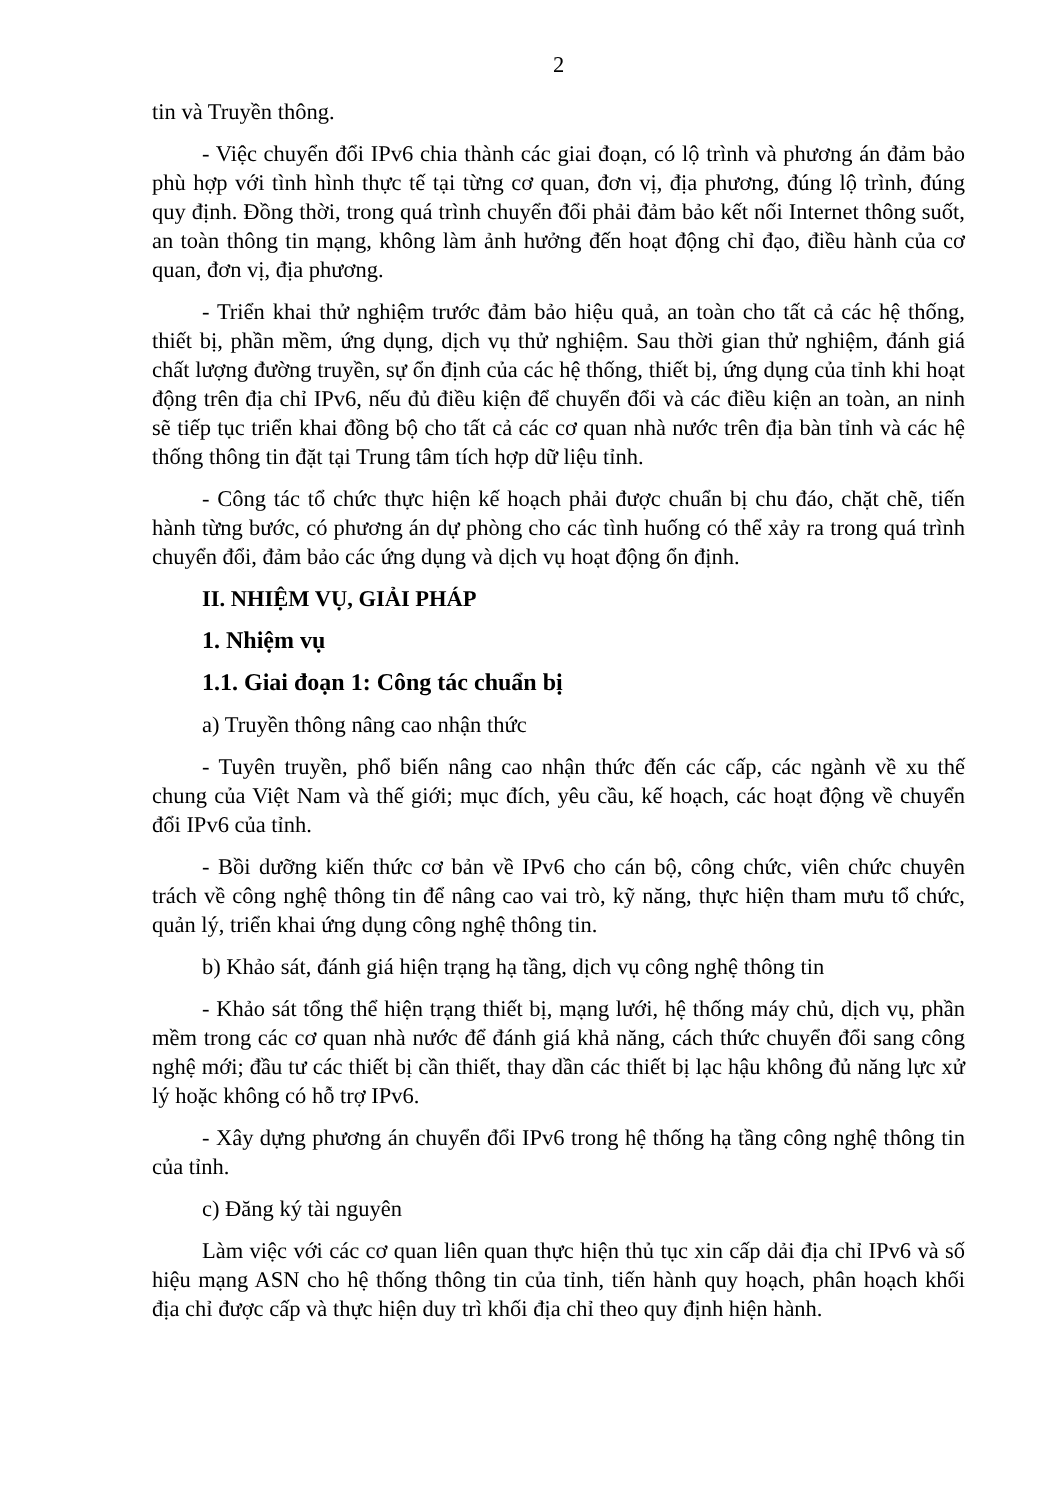2
tin và Truyền thông.
- Việc chuyển đổi IPv6 chia thành các giai đoạn, có lộ trình và phương án đảm bảo phù hợp với tình hình thực tế tại từng cơ quan, đơn vị, địa phương, đúng lộ trình, đúng quy định. Đồng thời, trong quá trình chuyển đổi phải đảm bảo kết nối Internet thông suốt, an toàn thông tin mạng, không làm ảnh hưởng đến hoạt động chỉ đạo, điều hành của cơ quan, đơn vị, địa phương.
- Triển khai thử nghiệm trước đảm bảo hiệu quả, an toàn cho tất cả các hệ thống, thiết bị, phần mềm, ứng dụng, dịch vụ thử nghiệm. Sau thời gian thử nghiệm, đánh giá chất lượng đường truyền, sự ổn định của các hệ thống, thiết bị, ứng dụng của tỉnh khi hoạt động trên địa chỉ IPv6, nếu đủ điều kiện để chuyển đổi và các điều kiện an toàn, an ninh sẽ tiếp tục triển khai đồng bộ cho tất cả các cơ quan nhà nước trên địa bàn tỉnh và các hệ thống thông tin đặt tại Trung tâm tích hợp dữ liệu tỉnh.
- Công tác tổ chức thực hiện kế hoạch phải được chuẩn bị chu đáo, chặt chẽ, tiến hành từng bước, có phương án dự phòng cho các tình huống có thể xảy ra trong quá trình chuyển đổi, đảm bảo các ứng dụng và dịch vụ hoạt động ổn định.
II. NHIỆM VỤ, GIẢI PHÁP
1. Nhiệm vụ
1.1. Giai đoạn 1: Công tác chuẩn bị
a) Truyền thông nâng cao nhận thức
- Tuyên truyền, phổ biến nâng cao nhận thức đến các cấp, các ngành về xu thế chung của Việt Nam và thế giới; mục đích, yêu cầu, kế hoạch, các hoạt động về chuyển đổi IPv6 của tỉnh.
- Bồi dưỡng kiến thức cơ bản về IPv6 cho cán bộ, công chức, viên chức chuyên trách về công nghệ thông tin để nâng cao vai trò, kỹ năng, thực hiện tham mưu tổ chức, quản lý, triển khai ứng dụng công nghệ thông tin.
b) Khảo sát, đánh giá hiện trạng hạ tầng, dịch vụ công nghệ thông tin
- Khảo sát tổng thể hiện trạng thiết bị, mạng lưới, hệ thống máy chủ, dịch vụ, phần mềm trong các cơ quan nhà nước để đánh giá khả năng, cách thức chuyển đổi sang công nghệ mới; đầu tư các thiết bị cần thiết, thay dần các thiết bị lạc hậu không đủ năng lực xử lý hoặc không có hỗ trợ IPv6.
- Xây dựng phương án chuyển đổi IPv6 trong hệ thống hạ tầng công nghệ thông tin của tỉnh.
c) Đăng ký tài nguyên
Làm việc với các cơ quan liên quan thực hiện thủ tục xin cấp dải địa chỉ IPv6 và số hiệu mạng ASN cho hệ thống thông tin của tỉnh, tiến hành quy hoạch, phân hoạch khối địa chỉ được cấp và thực hiện duy trì khối địa chỉ theo quy định hiện hành.